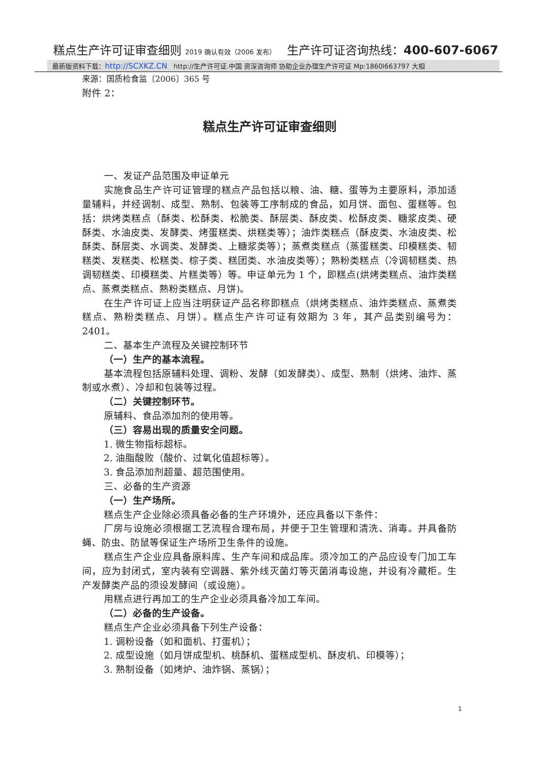糕点生产许可证审查细则 2019 确认有效（2006 发布） 生产许可证咨询热线：400-607-6067
最新版资料下载：http://SCXKZ.CN http://生产许可证.中国 资深咨询师 协助企业办理生产许可证 Mp:1860l663797 大相
来源：国质检食监〔2006〕365 号
附件 2：
糕点生产许可证审查细则
一、发证产品范围及申证单元
实施食品生产许可证管理的糕点产品包括以粮、油、糖、蛋等为主要原料，添加适量辅料，并经调制、成型、熟制、包装等工序制成的食品，如月饼、面包、蛋糕等。包括：烘烤类糕点（酥类、松酥类、松脆类、酥层类、酥皮类、松酥皮类、糖浆皮类、硬酥类、水油皮类、发酵类、烤蛋糕类、烘糕类等）；油炸类糕点（酥皮类、水油皮类、松酥类、酥层类、水调类、发酵类、上糖浆类等）；蒸煮类糕点（蒸蛋糕类、印模糕类、韧糕类、发糕类、松糕类、棕子类、糕团类、水油皮类等）；熟粉类糕点（冷调韧糕类、热调韧糕类、印模糕类、片糕类等）等。申证单元为 1 个，即糕点(烘烤类糕点、油炸类糕点、蒸煮类糕点、熟粉类糕点、月饼)。
在生产许可证上应当注明获证产品名称即糕点（烘烤类糕点、油炸类糕点、蒸煮类糕点、熟粉类糕点、月饼）。糕点生产许可证有效期为 3 年，其产品类别编号为：2401。
二、基本生产流程及关键控制环节
（一）生产的基本流程。
基本流程包括原辅料处理、调粉、发酵（如发酵类）、成型、熟制（烘烤、油炸、蒸制或水煮）、冷却和包装等过程。
（二）关键控制环节。
原辅料、食品添加剂的使用等。
（三）容易出现的质量安全问题。
1. 微生物指标超标。
2. 油脂酸败（酸价、过氧化值超标等）。
3. 食品添加剂超量、超范围使用。
三、必备的生产资源
（一）生产场所。
糕点生产企业除必须具备必备的生产环境外，还应具备以下条件：
厂房与设施必须根据工艺流程合理布局，并便于卫生管理和清洗、消毒。并具备防蝇、防虫、防鼠等保证生产场所卫生条件的设施。
糕点生产企业应具备原料库、生产车间和成品库。须冷加工的产品应设专门加工车间，应为封闭式，室内装有空调器、紫外线灭菌灯等灭菌消毒设施，并设有冷藏柜。生产发酵类产品的须设发酵间（或设施）。
用糕点进行再加工的生产企业必须具备冷加工车间。
（二）必备的生产设备。
糕点生产企业必须具备下列生产设备：
1. 调粉设备（如和面机、打蛋机）；
2. 成型设施（如月饼成型机、桃酥机、蛋糕成型机、酥皮机、印模等）；
3. 熟制设备（如烤炉、油炸锅、蒸锅）；
1